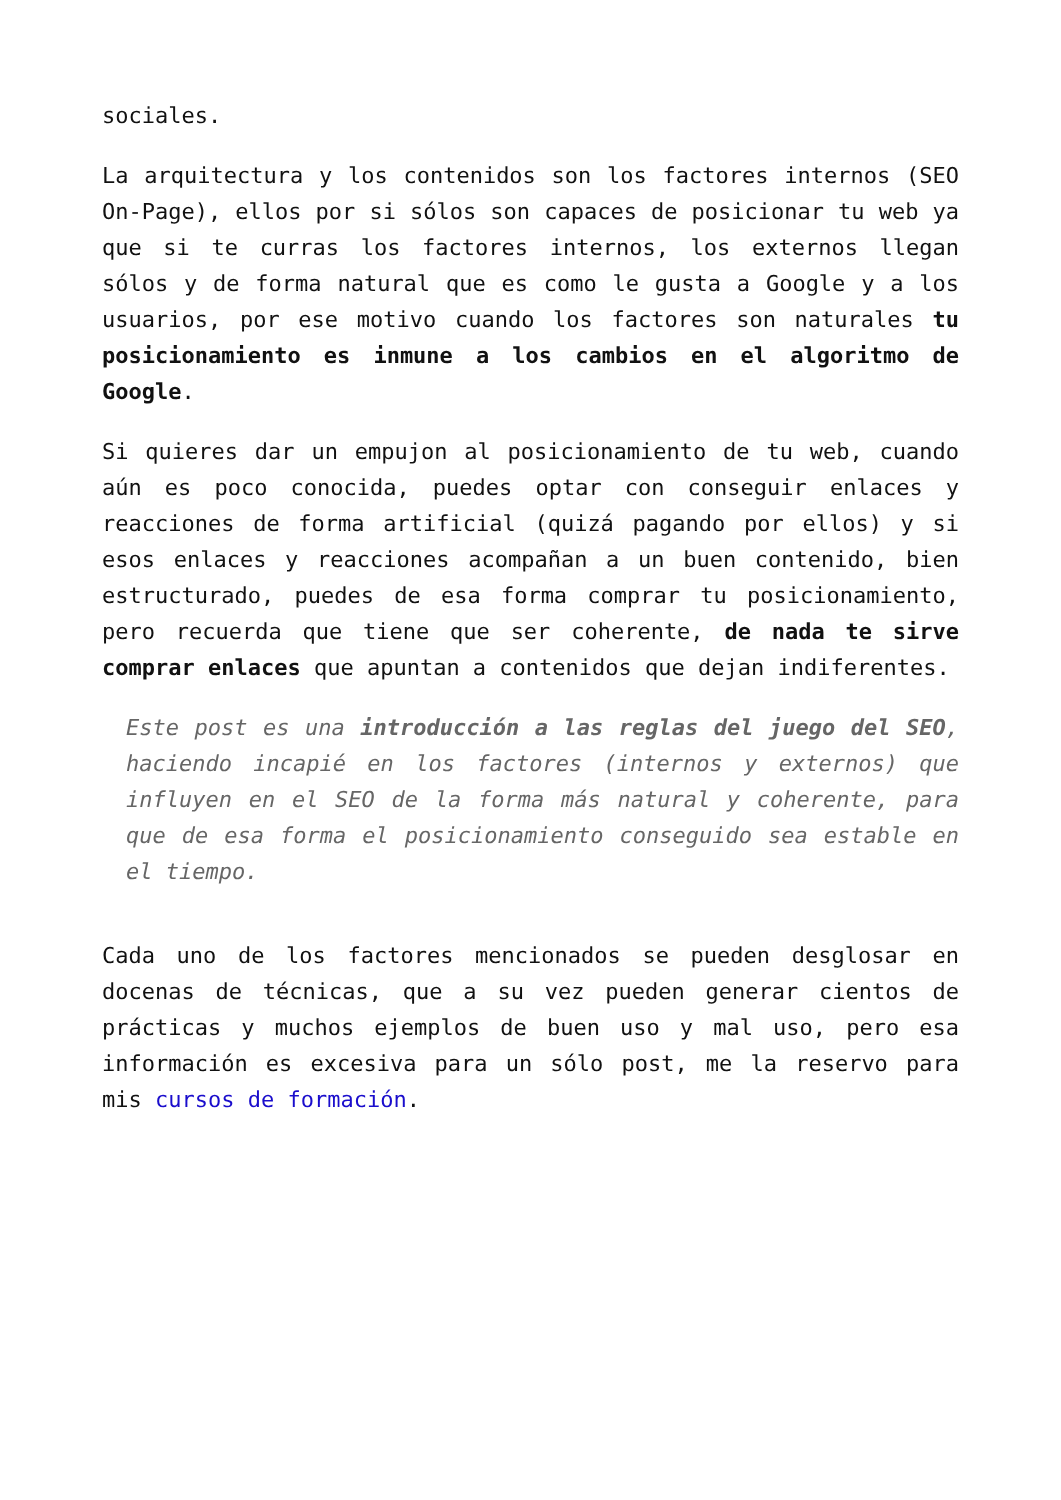sociales.
La arquitectura y los contenidos son los factores internos (SEO On-Page), ellos por si sólos son capaces de posicionar tu web ya que si te curras los factores internos, los externos llegan sólos y de forma natural que es como le gusta a Google y a los usuarios, por ese motivo cuando los factores son naturales tu posicionamiento es inmune a los cambios en el algoritmo de Google.
Si quieres dar un empujon al posicionamiento de tu web, cuando aún es poco conocida, puedes optar con conseguir enlaces y reacciones de forma artificial (quizá pagando por ellos) y si esos enlaces y reacciones acompañan a un buen contenido, bien estructurado, puedes de esa forma comprar tu posicionamiento, pero recuerda que tiene que ser coherente, de nada te sirve comprar enlaces que apuntan a contenidos que dejan indiferentes.
Este post es una introducción a las reglas del juego del SEO, haciendo incapié en los factores (internos y externos) que influyen en el SEO de la forma más natural y coherente, para que de esa forma el posicionamiento conseguido sea estable en el tiempo.
Cada uno de los factores mencionados se pueden desglosar en docenas de técnicas, que a su vez pueden generar cientos de prácticas y muchos ejemplos de buen uso y mal uso, pero esa información es excesiva para un sólo post, me la reservo para mis cursos de formación.